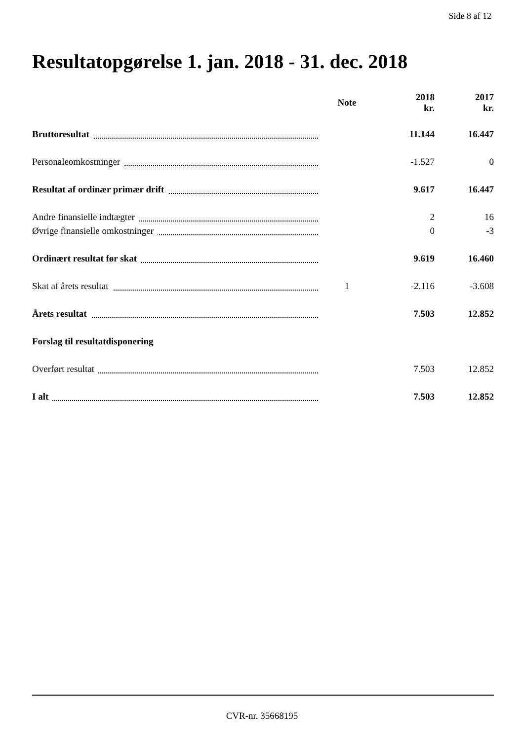Side 8 af 12
Resultatopgørelse 1. jan. 2018 - 31. dec. 2018
| | Note | 2018 kr. | 2017 kr. |
| --- | --- | --- | --- |
| Bruttoresultat | | 11.144 | 16.447 |
| Personaleomkostninger | | -1.527 | 0 |
| Resultat af ordinær primær drift | | 9.617 | 16.447 |
| Andre finansielle indtægter | | 2 | 16 |
| Øvrige finansielle omkostninger | | 0 | -3 |
| Ordinært resultat før skat | | 9.619 | 16.460 |
| Skat af årets resultat | 1 | -2.116 | -3.608 |
| Årets resultat | | 7.503 | 12.852 |
| Forslag til resultatdisponering | | | |
| Overført resultat | | 7.503 | 12.852 |
| I alt | | 7.503 | 12.852 |
CVR-nr. 35668195